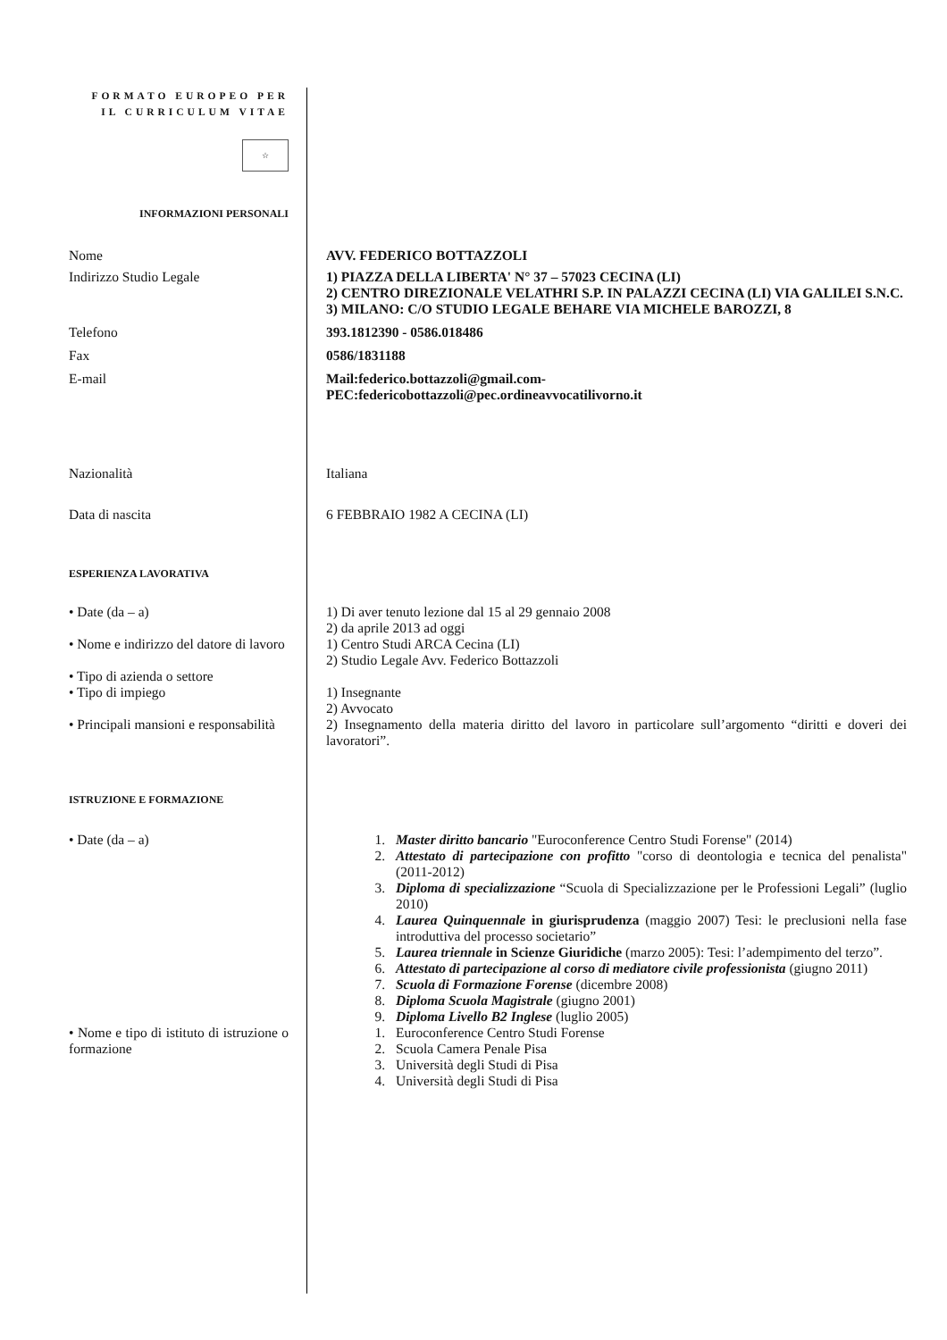FORMATO EUROPEO PER IL CURRICULUM VITAE
☆
INFORMAZIONI PERSONALI
Nome AVV. FEDERICO BOTTAZZOLI
Indirizzo Studio Legale 1) PIAZZA DELLA LIBERTA' N° 37 – 57023 CECINA (LI)
2) CENTRO DIREZIONALE VELATHRI S.P. IN PALAZZI CECINA (LI) VIA GALILEI S.N.C.
3) MILANO: C/O STUDIO LEGALE BEHARE VIA MICHELE BAROZZI, 8
Telefono 393.1812390 - 0586.018486
Fax 0586/1831188
E-mail Mail:federico.bottazzoli@gmail.com-
PEC:federicobottazzoli@pec.ordineavvocatilivorno.it
Nazionalità Italiana
Data di nascita 6 FEBBRAIO 1982 A CECINA (LI)
ESPERIENZA LAVORATIVA
• Date (da – a) 1) Di aver tenuto lezione dal 15 al 29 gennaio 2008
2) da aprile 2013 ad oggi
• Nome e indirizzo del datore di lavoro
1) Centro Studi ARCA Cecina (LI)
2) Studio Legale Avv. Federico Bottazzoli
• Tipo di azienda o settore
• Tipo di impiego 1) Insegnante
2) Avvocato
• Principali mansioni e responsabilità
2) Insegnamento della materia diritto del lavoro in particolare sull’argomento “diritti e doveri dei lavoratori”.
ISTRUZIONE E FORMAZIONE
• Date (da – a) 1. Master diritto bancario "Euroconference Centro Studi Forense" (2014)
2. Attestato di partecipazione con profitto "corso di deontologia e tecnica del penalista" (2011-2012)
3. Diploma di specializzazione “Scuola di Specializzazione per le Professioni Legali” (luglio 2010)
4. Laurea Quinquennale in giurisprudenza (maggio 2007) Tesi: le preclusioni nella fase introduttiva del processo societario”
5. Laurea triennale in Scienze Giuridiche (marzo 2005): Tesi: l’adempimento del terzo”.
6. Attestato di partecipazione al corso di mediatore civile professionista (giugno 2011)
7. Scuola di Formazione Forense (dicembre 2008)
8. Diploma Scuola Magistrale (giugno 2001)
9. Diploma Livello B2 Inglese (luglio 2005)
• Nome e tipo di istituto di istruzione o formazione
1. Euroconference Centro Studi Forense
2. Scuola Camera Penale Pisa
3. Università degli Studi di Pisa
4. Università degli Studi di Pisa